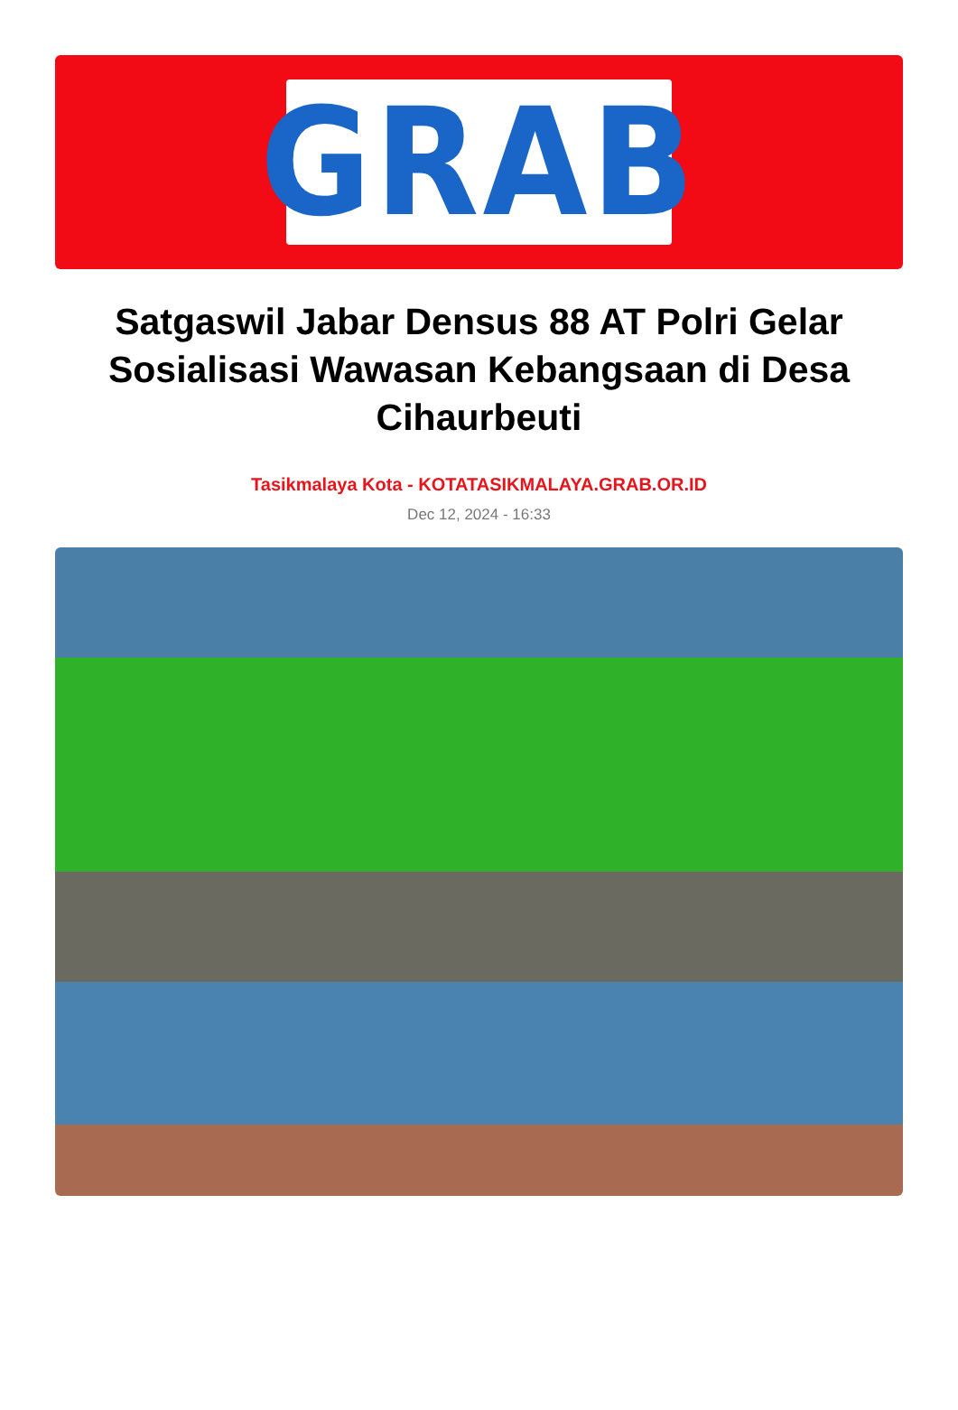GRAB
Satgaswil Jabar Densus 88 AT Polri Gelar Sosialisasi Wawasan Kebangsaan di Desa Cihaurbeuti
Tasikmalaya Kota - KOTATASIKMALAYA.GRAB.OR.ID
Dec 12, 2024 - 16:33